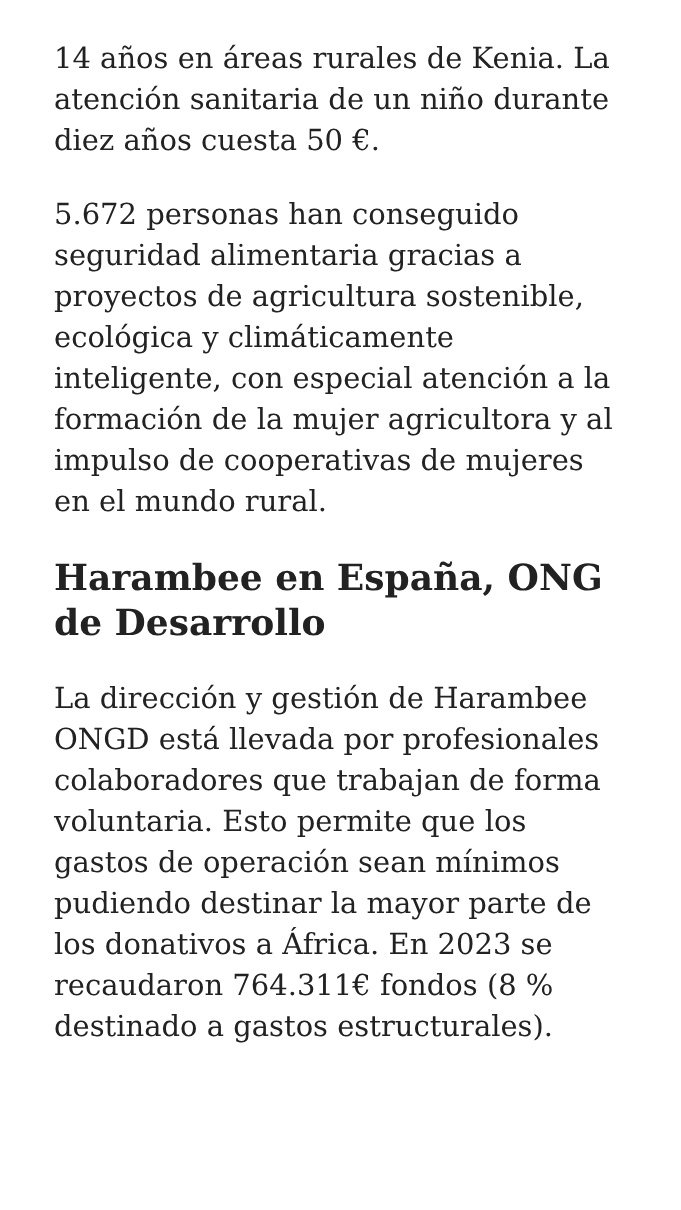14 años en áreas rurales de Kenia. La atención sanitaria de un niño durante diez años cuesta 50 €.
5.672 personas han conseguido seguridad alimentaria gracias a proyectos de agricultura sostenible, ecológica y climáticamente inteligente, con especial atención a la formación de la mujer agricultora y al impulso de cooperativas de mujeres en el mundo rural.
Harambee en España, ONG de Desarrollo
La dirección y gestión de Harambee ONGD está llevada por profesionales colaboradores que trabajan de forma voluntaria. Esto permite que los gastos de operación sean mínimos pudiendo destinar la mayor parte de los donativos a África. En 2023 se recaudaron 764.311€ fondos (8 % destinado a gastos estructurales).